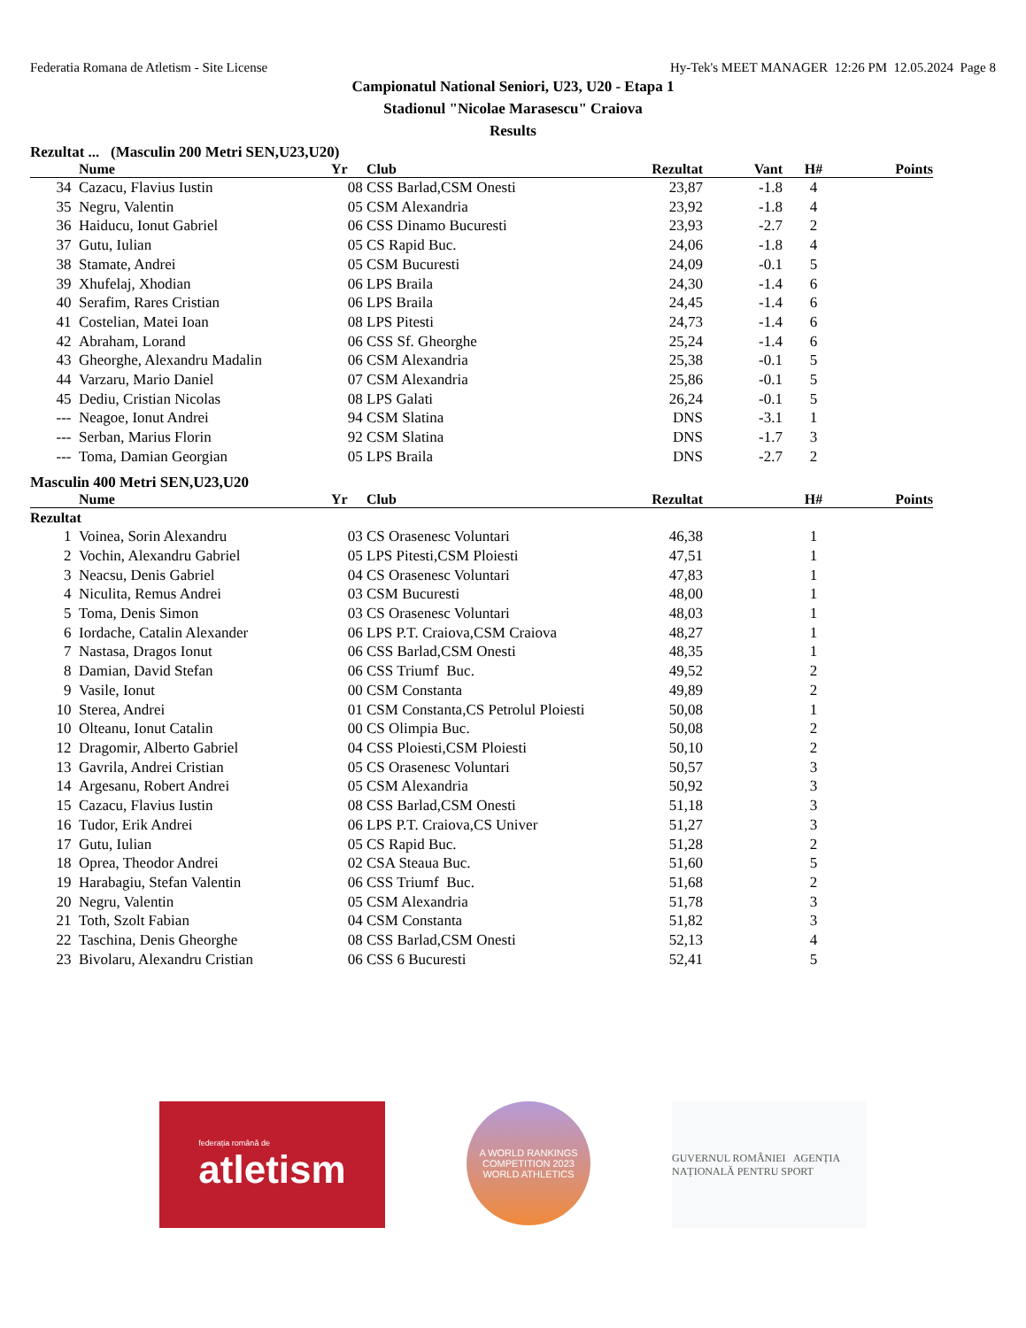Federatia Romana de Atletism - Site License Hy-Tek's MEET MANAGER 12:26 PM 12.05.2024 Page 8
Campionatul National Seniori, U23, U20 - Etapa 1
Stadionul "Nicolae Marasescu" Craiova
Results
Rezultat ... (Masculin 200 Metri SEN,U23,U20)
| | Nume | Yr | Club | Rezultat | Vant | H# | Points |
| --- | --- | --- | --- | --- | --- | --- | --- |
| 34 | Cazacu, Flavius Iustin | 08 | CSS Barlad,CSM Onesti | 23,87 | -1.8 | 4 | |
| 35 | Negru, Valentin | 05 | CSM Alexandria | 23,92 | -1.8 | 4 | |
| 36 | Haiducu, Ionut Gabriel | 06 | CSS Dinamo Bucuresti | 23,93 | -2.7 | 2 | |
| 37 | Gutu, Iulian | 05 | CS Rapid Buc. | 24,06 | -1.8 | 4 | |
| 38 | Stamate, Andrei | 05 | CSM Bucuresti | 24,09 | -0.1 | 5 | |
| 39 | Xhufelaj, Xhodian | 06 | LPS Braila | 24,30 | -1.4 | 6 | |
| 40 | Serafim, Rares Cristian | 06 | LPS Braila | 24,45 | -1.4 | 6 | |
| 41 | Costelian, Matei Ioan | 08 | LPS Pitesti | 24,73 | -1.4 | 6 | |
| 42 | Abraham, Lorand | 06 | CSS Sf. Gheorghe | 25,24 | -1.4 | 6 | |
| 43 | Gheorghe, Alexandru Madalin | 06 | CSM Alexandria | 25,38 | -0.1 | 5 | |
| 44 | Varzaru, Mario Daniel | 07 | CSM Alexandria | 25,86 | -0.1 | 5 | |
| 45 | Dediu, Cristian Nicolas | 08 | LPS Galati | 26,24 | -0.1 | 5 | |
| --- | Neagoe, Ionut Andrei | 94 | CSM Slatina | DNS | -3.1 | 1 | |
| --- | Serban, Marius Florin | 92 | CSM Slatina | DNS | -1.7 | 3 | |
| --- | Toma, Damian Georgian | 05 | LPS Braila | DNS | -2.7 | 2 | |
Masculin 400 Metri SEN,U23,U20
| | Nume | Yr | Club | Rezultat | | H# | Points |
| --- | --- | --- | --- | --- | --- | --- | --- |
| Rezultat | | | | | | | |
| 1 | Voinea, Sorin Alexandru | 03 | CS Orasenesc Voluntari | 46,38 | | 1 | |
| 2 | Vochin, Alexandru Gabriel | 05 | LPS Pitesti,CSM Ploiesti | 47,51 | | 1 | |
| 3 | Neacsu, Denis Gabriel | 04 | CS Orasenesc Voluntari | 47,83 | | 1 | |
| 4 | Niculita, Remus Andrei | 03 | CSM Bucuresti | 48,00 | | 1 | |
| 5 | Toma, Denis Simon | 03 | CS Orasenesc Voluntari | 48,03 | | 1 | |
| 6 | Iordache, Catalin Alexander | 06 | LPS P.T. Craiova,CSM Craiova | 48,27 | | 1 | |
| 7 | Nastasa, Dragos Ionut | 06 | CSS Barlad,CSM Onesti | 48,35 | | 1 | |
| 8 | Damian, David Stefan | 06 | CSS Triumf Buc. | 49,52 | | 2 | |
| 9 | Vasile, Ionut | 00 | CSM Constanta | 49,89 | | 2 | |
| 10 | Sterea, Andrei | 01 | CSM Constanta,CS Petrolul Ploiesti | 50,08 | | 1 | |
| 10 | Olteanu, Ionut Catalin | 00 | CS Olimpia Buc. | 50,08 | | 2 | |
| 12 | Dragomir, Alberto Gabriel | 04 | CSS Ploiesti,CSM Ploiesti | 50,10 | | 2 | |
| 13 | Gavrila, Andrei Cristian | 05 | CS Orasenesc Voluntari | 50,57 | | 3 | |
| 14 | Argesanu, Robert Andrei | 05 | CSM Alexandria | 50,92 | | 3 | |
| 15 | Cazacu, Flavius Iustin | 08 | CSS Barlad,CSM Onesti | 51,18 | | 3 | |
| 16 | Tudor, Erik Andrei | 06 | LPS P.T. Craiova,CS Univer | 51,27 | | 3 | |
| 17 | Gutu, Iulian | 05 | CS Rapid Buc. | 51,28 | | 2 | |
| 18 | Oprea, Theodor Andrei | 02 | CSA Steaua Buc. | 51,60 | | 5 | |
| 19 | Harabagiu, Stefan Valentin | 06 | CSS Triumf Buc. | 51,68 | | 2 | |
| 20 | Negru, Valentin | 05 | CSM Alexandria | 51,78 | | 3 | |
| 21 | Toth, Szolt Fabian | 04 | CSM Constanta | 51,82 | | 3 | |
| 22 | Taschina, Denis Gheorghe | 08 | CSS Barlad,CSM Onesti | 52,13 | | 4 | |
| 23 | Bivolaru, Alexandru Cristian | 06 | CSS 6 Bucuresti | 52,41 | | 5 | |
federația română de
atletism
A WORLD RANKINGS COMPETITION 2023
WORLD ATHLETICS
GUVERNUL ROMÂNIEI AGENȚIA NAȚIONALĂ PENTRU SPORT